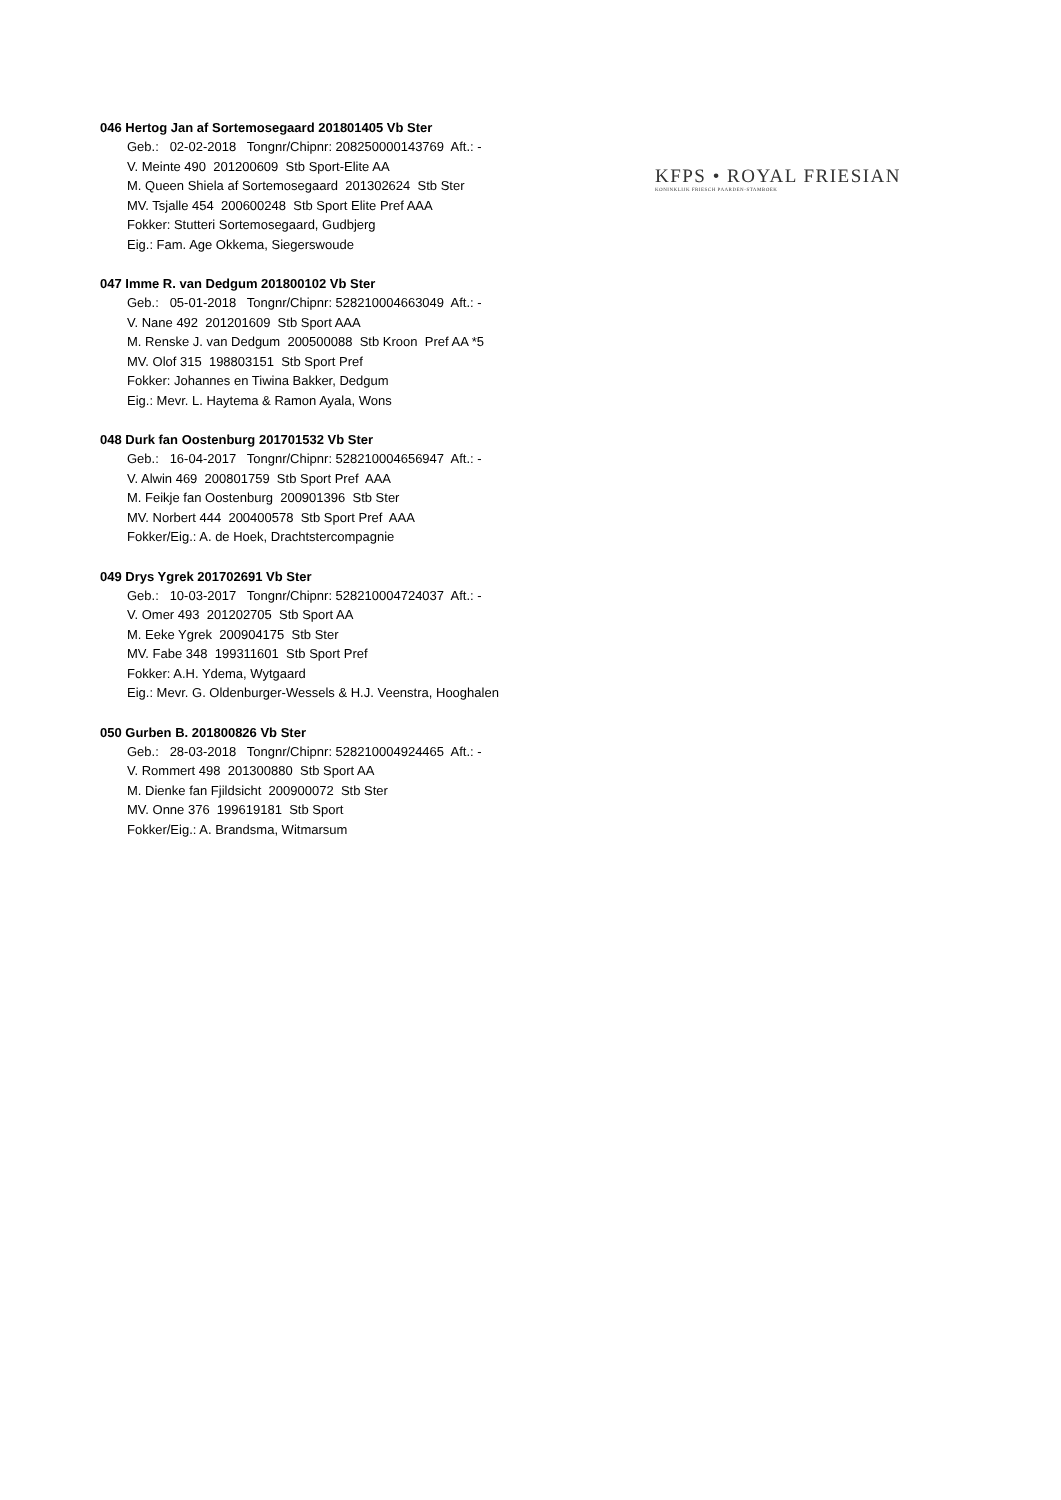KFPS • ROYAL FRIESIAN
KONINKLIJK FRIESCH PAARDEN-STAMBOEK
046 Hertog Jan af Sortemosegaard 201801405 Vb Ster
Geb.: 02-02-2018 Tongnr/Chipnr: 208250000143769 Aft.: - V. Meinte 490 201200609 Stb Sport-Elite AA M. Queen Shiela af Sortemosegaard 201302624 Stb Ster MV. Tsjalle 454 200600248 Stb Sport Elite Pref AAA Fokker: Stutteri Sortemosegaard, Gudbjerg Eig.: Fam. Age Okkema, Siegerswoude
047 Imme R. van Dedgum 201800102 Vb Ster
Geb.: 05-01-2018 Tongnr/Chipnr: 528210004663049 Aft.: - V. Nane 492 201201609 Stb Sport AAA M. Renske J. van Dedgum 200500088 Stb Kroon Pref AA *5 MV. Olof 315 198803151 Stb Sport Pref Fokker: Johannes en Tiwina Bakker, Dedgum Eig.: Mevr. L. Haytema & Ramon Ayala, Wons
048 Durk fan Oostenburg 201701532 Vb Ster
Geb.: 16-04-2017 Tongnr/Chipnr: 528210004656947 Aft.: - V. Alwin 469 200801759 Stb Sport Pref AAA M. Feikje fan Oostenburg 200901396 Stb Ster MV. Norbert 444 200400578 Stb Sport Pref AAA Fokker/Eig.: A. de Hoek, Drachtstercompagnie
049 Drys Ygrek 201702691 Vb Ster
Geb.: 10-03-2017 Tongnr/Chipnr: 528210004724037 Aft.: - V. Omer 493 201202705 Stb Sport AA M. Eeke Ygrek 200904175 Stb Ster MV. Fabe 348 199311601 Stb Sport Pref Fokker: A.H. Ydema, Wytgaard Eig.: Mevr. G. Oldenburger-Wessels & H.J. Veenstra, Hooghalen
050 Gurben B. 201800826 Vb Ster
Geb.: 28-03-2018 Tongnr/Chipnr: 528210004924465 Aft.: - V. Rommert 498 201300880 Stb Sport AA M. Dienke fan Fjildsicht 200900072 Stb Ster MV. Onne 376 199619181 Stb Sport Fokker/Eig.: A. Brandsma, Witmarsum